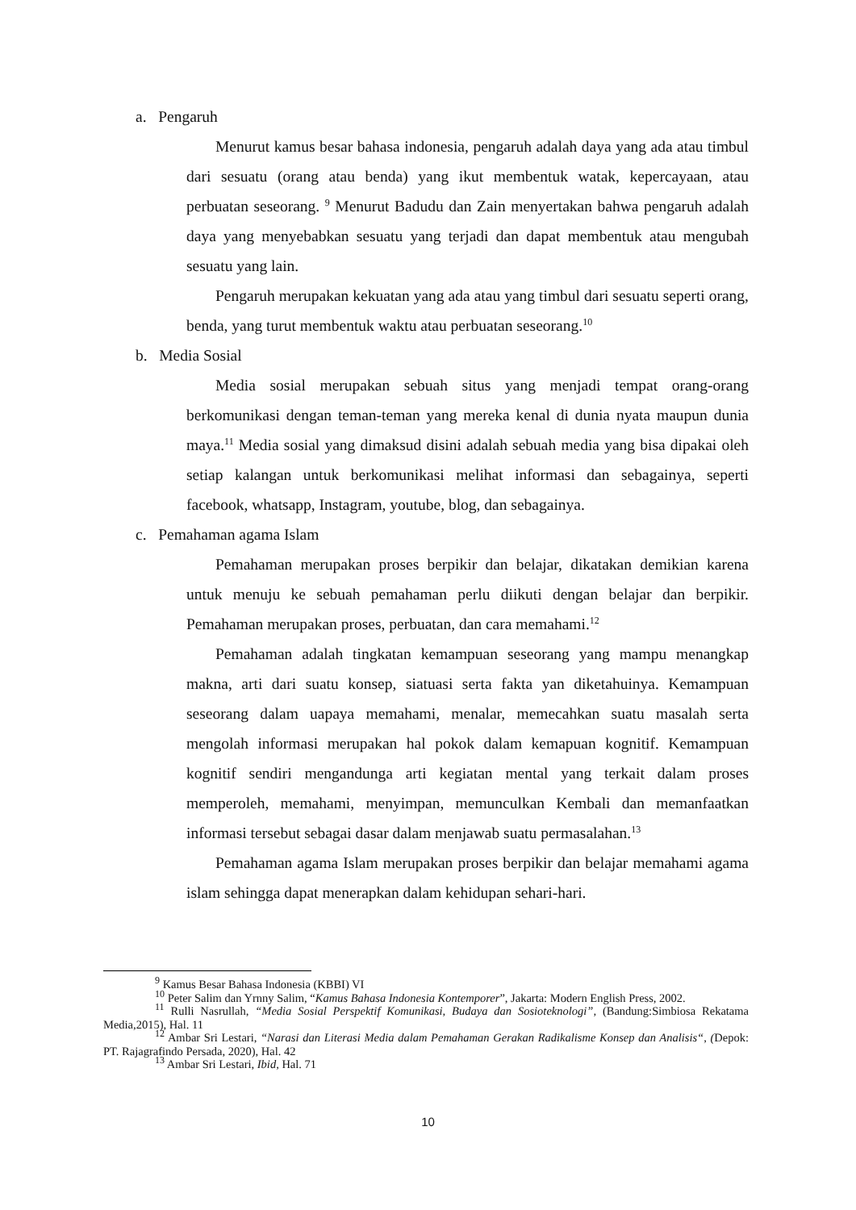a. Pengaruh
Menurut kamus besar bahasa indonesia, pengaruh adalah daya yang ada atau timbul dari sesuatu (orang atau benda) yang ikut membentuk watak, kepercayaan, atau perbuatan seseorang. <sup>9</sup> Menurut Badudu dan Zain menyertakan bahwa pengaruh adalah daya yang menyebabkan sesuatu yang terjadi dan dapat membentuk atau mengubah sesuatu yang lain.
Pengaruh merupakan kekuatan yang ada atau yang timbul dari sesuatu seperti orang, benda, yang turut membentuk waktu atau perbuatan seseorang.<sup>10</sup>
b. Media Sosial
Media sosial merupakan sebuah situs yang menjadi tempat orang-orang berkomunikasi dengan teman-teman yang mereka kenal di dunia nyata maupun dunia maya.<sup>11</sup> Media sosial yang dimaksud disini adalah sebuah media yang bisa dipakai oleh setiap kalangan untuk berkomunikasi melihat informasi dan sebagainya, seperti facebook, whatsapp, Instagram, youtube, blog, dan sebagainya.
c. Pemahaman agama Islam
Pemahaman merupakan proses berpikir dan belajar, dikatakan demikian karena untuk menuju ke sebuah pemahaman perlu diikuti dengan belajar dan berpikir. Pemahaman merupakan proses, perbuatan, dan cara memahami.<sup>12</sup>
Pemahaman adalah tingkatan kemampuan seseorang yang mampu menangkap makna, arti dari suatu konsep, siatuasi serta fakta yan diketahuinya. Kemampuan seseorang dalam uapaya memahami, menalar, memecahkan suatu masalah serta mengolah informasi merupakan hal pokok dalam kemapuan kognitif. Kemampuan kognitif sendiri mengandunga arti kegiatan mental yang terkait dalam proses memperoleh, memahami, menyimpan, memunculkan Kembali dan memanfaatkan informasi tersebut sebagai dasar dalam menjawab suatu permasalahan.<sup>13</sup>
Pemahaman agama Islam merupakan proses berpikir dan belajar memahami agama islam sehingga dapat menerapkan dalam kehidupan sehari-hari.
<sup>9</sup> Kamus Besar Bahasa Indonesia (KBBI) VI
<sup>10</sup> Peter Salim dan Yrnny Salim, “Kamus Bahasa Indonesia Kontemporer”, Jakarta: Modern English Press, 2002.
<sup>11</sup> Rulli Nasrullah, “Media Sosial Perspektif Komunikasi, Budaya dan Sosioteknologi”, (Bandung:Simbiosa Rekatama Media,2015), Hal. 11
<sup>12</sup> Ambar Sri Lestari, “Narasi dan Literasi Media dalam Pemahaman Gerakan Radikalisme Konsep dan Analisis“, (Depok: PT. Rajagrafindo Persada, 2020), Hal. 42
<sup>13</sup> Ambar Sri Lestari, Ibid, Hal. 71
10